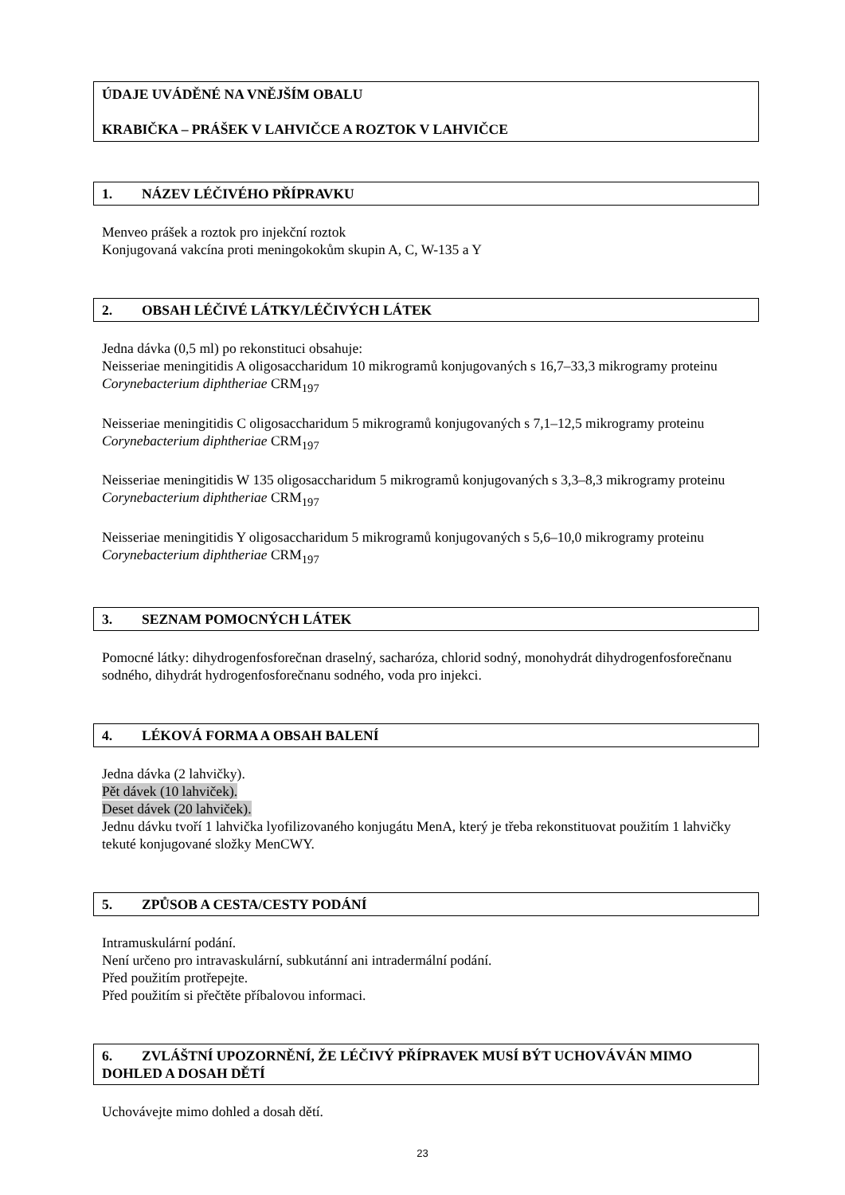ÚDAJE UVÁDĚNÉ NA VNĚJŠÍM OBALU
KRABIČKA – PRÁŠEK V LAHVIČCE A ROZTOK V LAHVIČCE
1. NÁZEV LÉČIVÉHO PŘÍPRAVKU
Menveo prášek a roztok pro injekční roztok
Konjugovaná vakcína proti meningokokům skupin A, C, W-135 a Y
2. OBSAH LÉČIVÉ LÁTKY/LÉČIVÝCH LÁTEK
Jedna dávka (0,5 ml) po rekonstituci obsahuje:
Neisseriae meningitidis A oligosaccharidum 10 mikrogramů konjugovaných s 16,7–33,3 mikrogramy proteinu Corynebacterium diphtheriae CRM<sub>197</sub>
Neisseriae meningitidis C oligosaccharidum 5 mikrogramů konjugovaných s 7,1–12,5 mikrogramy proteinu Corynebacterium diphtheriae CRM<sub>197</sub>
Neisseriae meningitidis W 135 oligosaccharidum 5 mikrogramů konjugovaných s 3,3–8,3 mikrogramy proteinu Corynebacterium diphtheriae CRM<sub>197</sub>
Neisseriae meningitidis Y oligosaccharidum 5 mikrogramů konjugovaných s 5,6–10,0 mikrogramy proteinu Corynebacterium diphtheriae CRM<sub>197</sub>
3. SEZNAM POMOCNÝCH LÁTEK
Pomocné látky: dihydrogenfosforečnan draselný, sacharóza, chlorid sodný, monohydrát dihydrogenfosforečnanu sodného, dihydrát hydrogenfosforečnanu sodného, voda pro injekci.
4. LÉKOVÁ FORMA A OBSAH BALENÍ
Jedna dávka (2 lahvičky).
Pět dávek (10 lahviček).
Deset dávek (20 lahviček).
Jednu dávku tvoří 1 lahvička lyofilizovaného konjugátu MenA, který je třeba rekonstituovat použitím 1 lahvičky tekuté konjugované složky MenCWY.
5. ZPŮSOB A CESTA/CESTY PODÁNÍ
Intramuskulární podání.
Není určeno pro intravaskulární, subkutánní ani intradermální podání.
Před použitím protřepejte.
Před použitím si přečtěte příbalovou informaci.
6. ZVLÁŠTNÍ UPOZORNĚNÍ, ŽE LÉČIVÝ PŘÍPRAVEK MUSÍ BÝT UCHOVÁVÁN MIMO DOHLED A DOSAH DĚTÍ
Uchovávejte mimo dohled a dosah dětí.
23